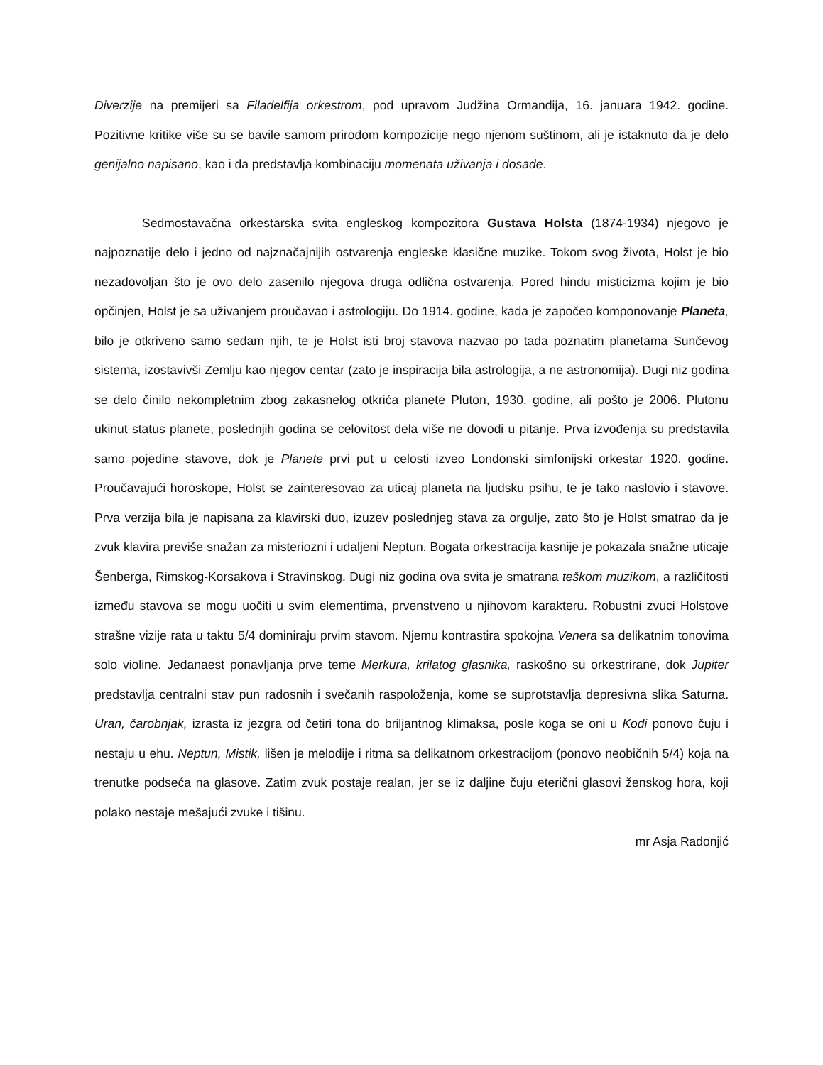Diverzije na premijeri sa Filadelfija orkestrom, pod upravom Judžina Ormandija, 16. januara 1942. godine. Pozitivne kritike više su se bavile samom prirodom kompozicije nego njenom suštinom, ali je istaknuto da je delo genijalno napisano, kao i da predstavlja kombinaciju momenata uživanja i dosade.
Sedmostavačna orkestarska svita engleskog kompozitora Gustava Holsta (1874-1934) njegovo je najpoznatije delo i jedno od najznačajnijih ostvarenja engleske klasične muzike. Tokom svog života, Holst je bio nezadovoljan što je ovo delo zasenilo njegova druga odlična ostvarenja. Pored hindu misticizma kojim je bio opčinjen, Holst je sa uživanjem proučavao i astrologiju. Do 1914. godine, kada je započeo komponovanje Planeta, bilo je otkriveno samo sedam njih, te je Holst isti broj stavova nazvao po tada poznatim planetama Sunčevog sistema, izostavivši Zemlju kao njegov centar (zato je inspiracija bila astrologija, a ne astronomija). Dugi niz godina se delo činilo nekompletnim zbog zakasnelog otkrića planete Pluton, 1930. godine, ali pošto je 2006. Plutonu ukinut status planete, poslednjih godina se celovitost dela više ne dovodi u pitanje. Prva izvođenja su predstavila samo pojedine stavove, dok je Planete prvi put u celosti izveo Londonski simfonijski orkestar 1920. godine. Proučavajući horoskope, Holst se zainteresovao za uticaj planeta na ljudsku psihu, te je tako naslovio i stavove. Prva verzija bila je napisana za klavirski duo, izuzev poslednjeg stava za orgulje, zato što je Holst smatrao da je zvuk klavira previše snažan za misteriozni i udaljeni Neptun. Bogata orkestracija kasnije je pokazala snažne uticaje Šenberga, Rimskog-Korsakova i Stravinskog. Dugi niz godina ova svita je smatrana teškom muzikom, a različitosti između stavova se mogu uočiti u svim elementima, prvenstveno u njihovom karakteru. Robustni zvuci Holstove strašne vizije rata u taktu 5/4 dominiraju prvim stavom. Njemu kontrastira spokojna Venera sa delikatnim tonovima solo violine. Jedanaest ponavljanja prve teme Merkura, krilatog glasnika, raskošno su orkestrirane, dok Jupiter predstavlja centralni stav pun radosnih i svečanih raspoloženja, kome se suprotstavlja depresivna slika Saturna. Uran, čarobnjak, izrasta iz jezgra od četiri tona do briljantnog klimaksa, posle koga se oni u Kodi ponovo čuju i nestaju u ehu. Neptun, Mistik, lišen je melodije i ritma sa delikatnom orkestracijom (ponovo neobičnih 5/4) koja na trenutke podseća na glasove. Zatim zvuk postaje realan, jer se iz daljine čuju eterični glasovi ženskog hora, koji polako nestaje mešajući zvuke i tišinu.
mr Asja Radonjić